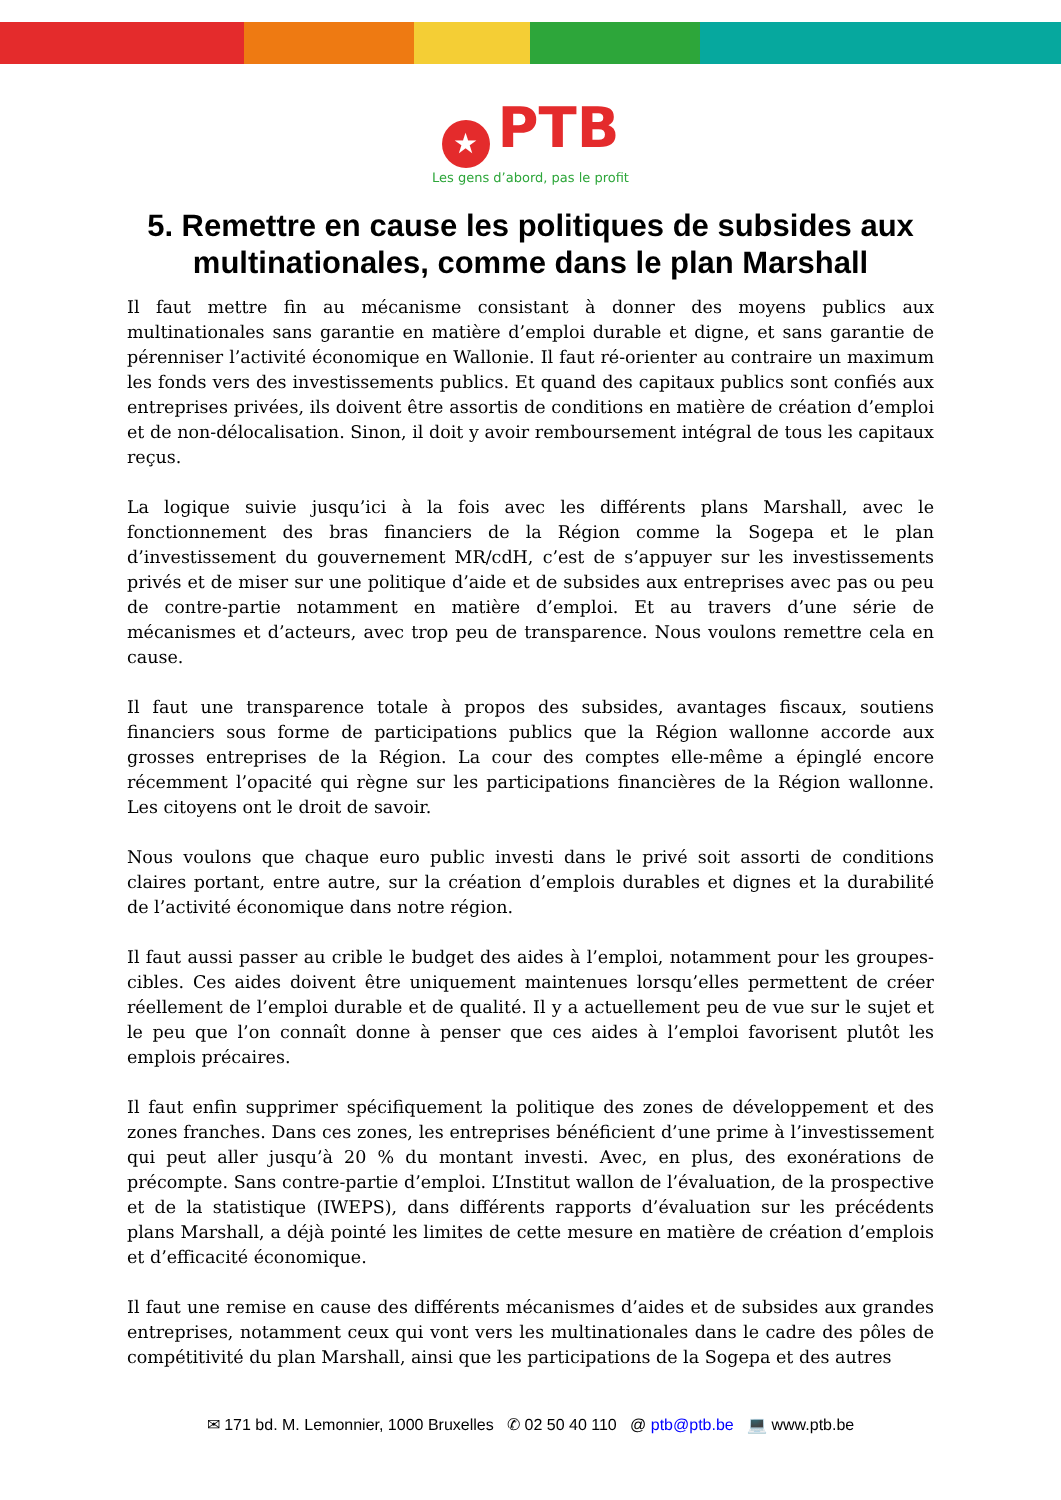★ PTB
Les gens d’abord, pas le profit
5. Remettre en cause les politiques de subsides aux multinationales, comme dans le plan Marshall
Il faut mettre fin au mécanisme consistant à donner des moyens publics aux multinationales sans garantie en matière d’emploi durable et digne, et sans garantie de pérenniser l’activité économique en Wallonie. Il faut ré-orienter au contraire un maximum les fonds vers des investissements publics. Et quand des capitaux publics sont confiés aux entreprises privées, ils doivent être assortis de conditions en matière de création d’emploi et de non-délocalisation. Sinon, il doit y avoir remboursement intégral de tous les capitaux reçus.
La logique suivie jusqu’ici à la fois avec les différents plans Marshall, avec le fonctionnement des bras financiers de la Région comme la Sogepa et le plan d’investissement du gouvernement MR/cdH, c’est de s’appuyer sur les investissements privés et de miser sur une politique d’aide et de subsides aux entreprises avec pas ou peu de contre-partie notamment en matière d’emploi. Et au travers d’une série de mécanismes et d’acteurs, avec trop peu de transparence. Nous voulons remettre cela en cause.
Il faut une transparence totale à propos des subsides, avantages fiscaux, soutiens financiers sous forme de participations publics que la Région wallonne accorde aux grosses entreprises de la Région. La cour des comptes elle-même a épinglé encore récemment l’opacité qui règne sur les participations financières de la Région wallonne. Les citoyens ont le droit de savoir.
Nous voulons que chaque euro public investi dans le privé soit assorti de conditions claires portant, entre autre, sur la création d’emplois durables et dignes et la durabilité de l’activité économique dans notre région.
Il faut aussi passer au crible le budget des aides à l’emploi, notamment pour les groupes-cibles. Ces aides doivent être uniquement maintenues lorsqu’elles permettent de créer réellement de l’emploi durable et de qualité. Il y a actuellement peu de vue sur le sujet et le peu que l’on connaît donne à penser que ces aides à l’emploi favorisent plutôt les emplois précaires.
Il faut enfin supprimer spécifiquement la politique des zones de développement et des zones franches. Dans ces zones, les entreprises bénéficient d’une prime à l’investissement qui peut aller jusqu’à 20 % du montant investi. Avec, en plus, des exonérations de précompte. Sans contre-partie d’emploi. L’Institut wallon de l’évaluation, de la prospective et de la statistique (IWEPS), dans différents rapports d’évaluation sur les précédents plans Marshall, a déjà pointé les limites de cette mesure en matière de création d’emplois et d’efficacité économique.
Il faut une remise en cause des différents mécanismes d’aides et de subsides aux grandes entreprises, notamment ceux qui vont vers les multinationales dans le cadre des pôles de compétitivité du plan Marshall, ainsi que les participations de la Sogepa et des autres
✉ 171 bd. M. Lemonnier, 1000 Bruxelles ✆ 02 50 40 110 @ ptb@ptb.be 💻 www.ptb.be